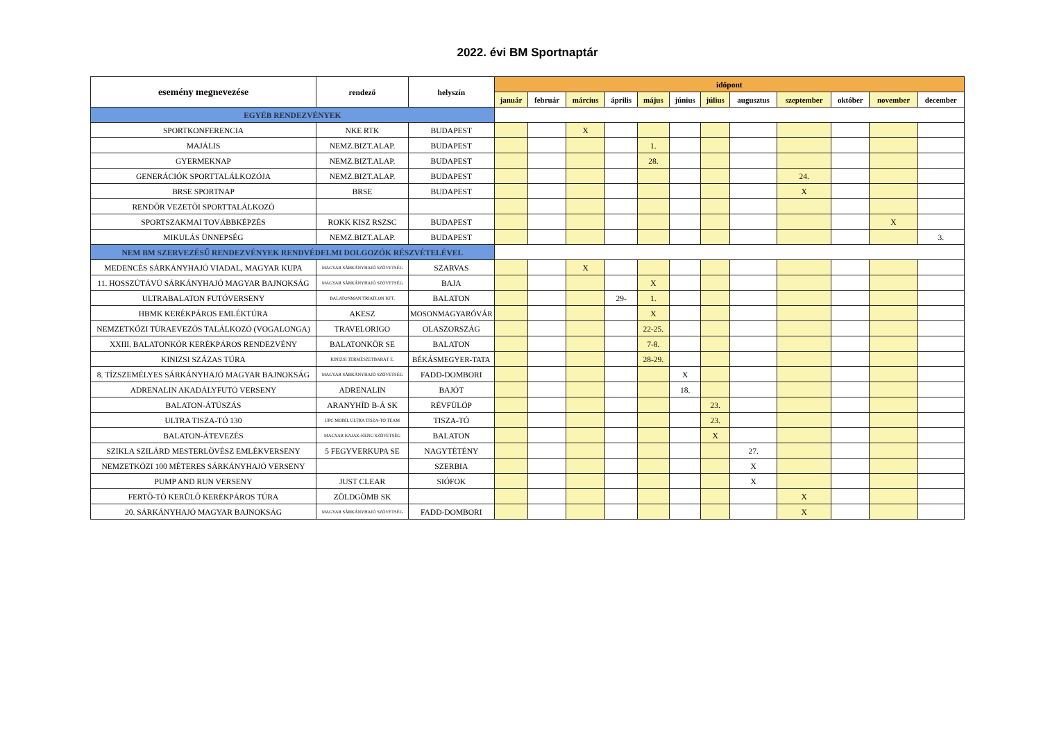2022. évi BM Sportnaptár
| esemény megnevezése | rendező | helyszín | időpont | | | | | | | | | | | |
| --- | --- | --- | --- | --- | --- | --- | --- | --- | --- | --- | --- | --- | --- | --- |
| | | | január | február | március | április | május | június | július | augusztus | szeptember | október | november | december |
| EGYÉB RENDEZVÉNYEK | | | | | | | | | | | | | | |
| SPORTKONFERENCIA | NKE RTK | BUDAPEST | | | X | | | | | | | | | |
| MAJÁLIS | NEMZ.BIZT.ALAP. | BUDAPEST | | | | | 1. | | | | | | | |
| GYERMEKNAP | NEMZ.BIZT.ALAP. | BUDAPEST | | | | | 28. | | | | | | | |
| GENERÁCIÓK SPORTTALÁLKOZÓJA | NEMZ.BIZT.ALAP. | BUDAPEST | | | | | | | | | 24. | | | |
| BRSE SPORTNAP | BRSE | BUDAPEST | | | | | | | | | X | | | |
| RENDŐR VEZETŐI SPORTTALÁLKOZÓ | | | | | | | | | | | | | | |
| SPORTSZAKMAI TOVÁBBKÉPZÉS | ROKK KISZ RSZSC | BUDAPEST | | | | | | | | | | | X | |
| MIKULÁS ÜNNEPSÉG | NEMZ.BIZT.ALAP. | BUDAPEST | | | | | | | | | | | | 3. |
| NEM BM SZERVEZÉSŰ RENDEZVÉNYEK RENDVÉDELMI DOLGOZÓK RÉSZVÉTELÉVEL | | | | | | | | | | | | | | |
| MEDENCÉS SÁRKÁNYHAJÓ VIADAL, MAGYAR KUPA | MAGYAR SÁRKÁNYHAJÓ SZÖVETSÉG | SZARVAS | | | X | | | | | | | | | |
| 11. HOSSZÚTÁVÚ SÁRKÁNYHAJÓ MAGYAR BAJNOKSÁG | MAGYAR SÁRKÁNYHAJÓ SZÖVETSÉG | BAJA | | | | | X | | | | | | | |
| ULTRABALATON FUTÓVERSENY | BALATONMAN TRIATLON KFT. | BALATON | | | | 29- | 1. | | | | | | | |
| HBMK KERÉKPÁROS EMLÉKTÚRA | AKESZ | MOSONMAGYARÓVÁR | | | | | X | | | | | | | |
| NEMZETKÖZI TÚRAEVEZŐS TALÁLKOZÓ (VOGALONGA) | TRAVELORIGO | OLASZORSZÁG | | | | | 22-25. | | | | | | | |
| XXIII. BALATONKÖR KERÉKPÁROS RENDEZVÉNY | BALATONKÖR SE | BALATON | | | | | 7-8. | | | | | | | |
| KINIZSI SZÁZAS TÚRA | KINIZSI TERMÉSZETBARÁT E. | BÉKÁSMEGYER-TATA | | | | | 28-29. | | | | | | | |
| 8. TÍZSZEMÉLYES SÁRKÁNYHAJÓ MAGYAR BAJNOKSÁG | MAGYAR SÁRKÁNYHAJÓ SZÖVETSÉG | FADD-DOMBORI | | | | | | X | | | | | | |
| ADRENALIN AKADÁLYFUTÓ VERSENY | ADRENALIN | BAJÓT | | | | | | 18. | | | | | | |
| BALATON-ÁTÚSZÁS | ARANYHÍD B-Á SK | RÉVFÜLÖP | | | | | | | 23. | | | | | |
| ULTRA TISZA-TÓ 130 | UPC MOBIL ULTRA TISZA-TÓ TEAM | TISZA-TÓ | | | | | | | 23. | | | | | |
| BALATON-ÁTEVEZÉS | MAGYAR KAJAK-KENU SZÖVETSÉG | BALATON | | | | | | | X | | | | | |
| SZIKLA SZILÁRD MESTERLÖVÉSZ EMLÉKVERSENY | 5 FEGYVERKUPA SE | NAGYTÉTÉNY | | | | | | | | 27. | | | | |
| NEMZETKÖZI 100 MÉTERES SÁRKÁNYHAJÓ VERSENY | | SZERBIA | | | | | | | | X | | | | |
| PUMP AND RUN VERSENY | JUST CLEAR | SIÓFOK | | | | | | | | X | | | | |
| FERTŐ-TÓ KERÜLŐ KERÉKPÁROS TÚRA | ZÖLDGÖMB SK | | | | | | | | | | X | | | |
| 20. SÁRKÁNYHAJÓ MAGYAR BAJNOKSÁG | MAGYAR SÁRKÁNYHAJÓ SZÖVETSÉG | FADD-DOMBORI | | | | | | | | | X | | | |